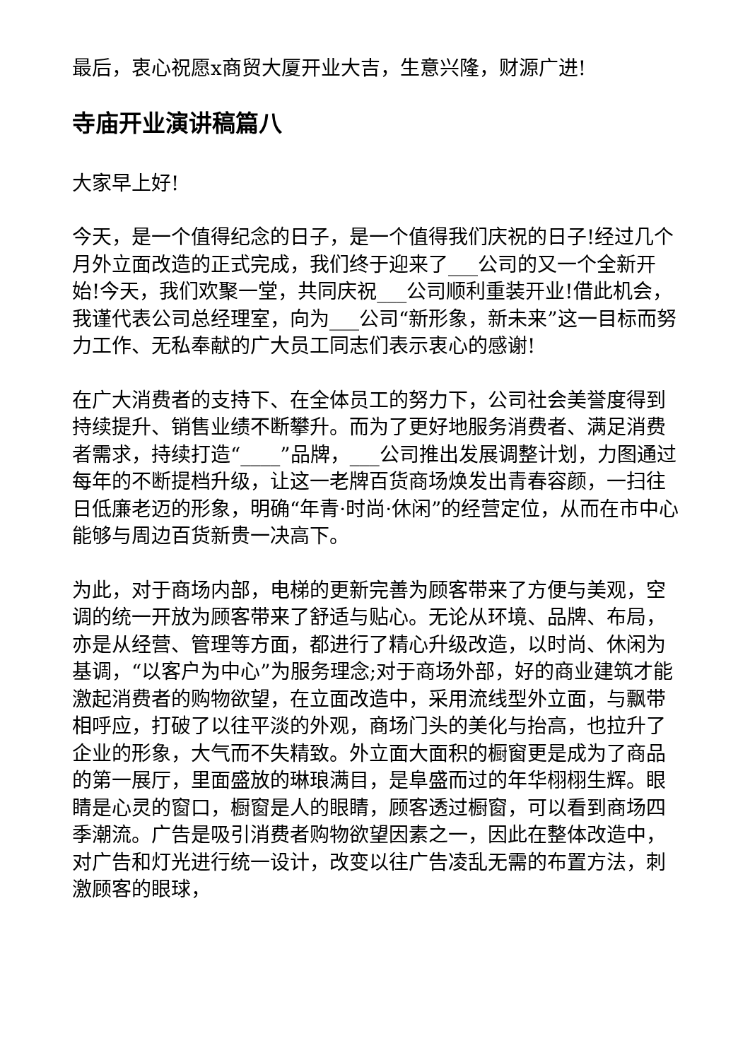最后，衷心祝愿x商贸大厦开业大吉，生意兴隆，财源广进!
寺庙开业演讲稿篇八
大家早上好!
今天，是一个值得纪念的日子，是一个值得我们庆祝的日子!经过几个月外立面改造的正式完成，我们终于迎来了___公司的又一个全新开始!今天，我们欢聚一堂，共同庆祝___公司顺利重装开业!借此机会，我谨代表公司总经理室，向为___公司“新形象，新未来”这一目标而努力工作、无私奉献的广大员工同志们表示衷心的感谢!
在广大消费者的支持下、在全体员工的努力下，公司社会美誉度得到持续提升、销售业绩不断攀升。而为了更好地服务消费者、满足消费者需求，持续打造“____”品牌，___公司推出发展调整计划，力图通过每年的不断提档升级，让这一老牌百货商场焕发出青春容颜，一扫往日低廉老迈的形象，明确“年青·时尚·休闲”的经营定位，从而在市中心能够与周边百货新贵一决高下。
为此，对于商场内部，电梯的更新完善为顾客带来了方便与美观，空调的统一开放为顾客带来了舒适与贴心。无论从环境、品牌、布局，亦是从经营、管理等方面，都进行了精心升级改造，以时尚、休闲为基调，“以客户为中心”为服务理念;对于商场外部，好的商业建筑才能激起消费者的购物欲望，在立面改造中，采用流线型外立面，与飘带相呼应，打破了以往平淡的外观，商场门头的美化与抬高，也拉升了企业的形象，大气而不失精致。外立面大面积的橱窗更是成为了商品的第一展厅，里面盛放的琳琅满目，是阜盛而过的年华栩栩生辉。眼睛是心灵的窗口，橱窗是人的眼睛，顾客透过橱窗，可以看到商场四季潮流。广告是吸引消费者购物欲望因素之一，因此在整体改造中，对广告和灯光进行统一设计，改变以往广告凌乱无需的布置方法，刺激顾客的眼球，